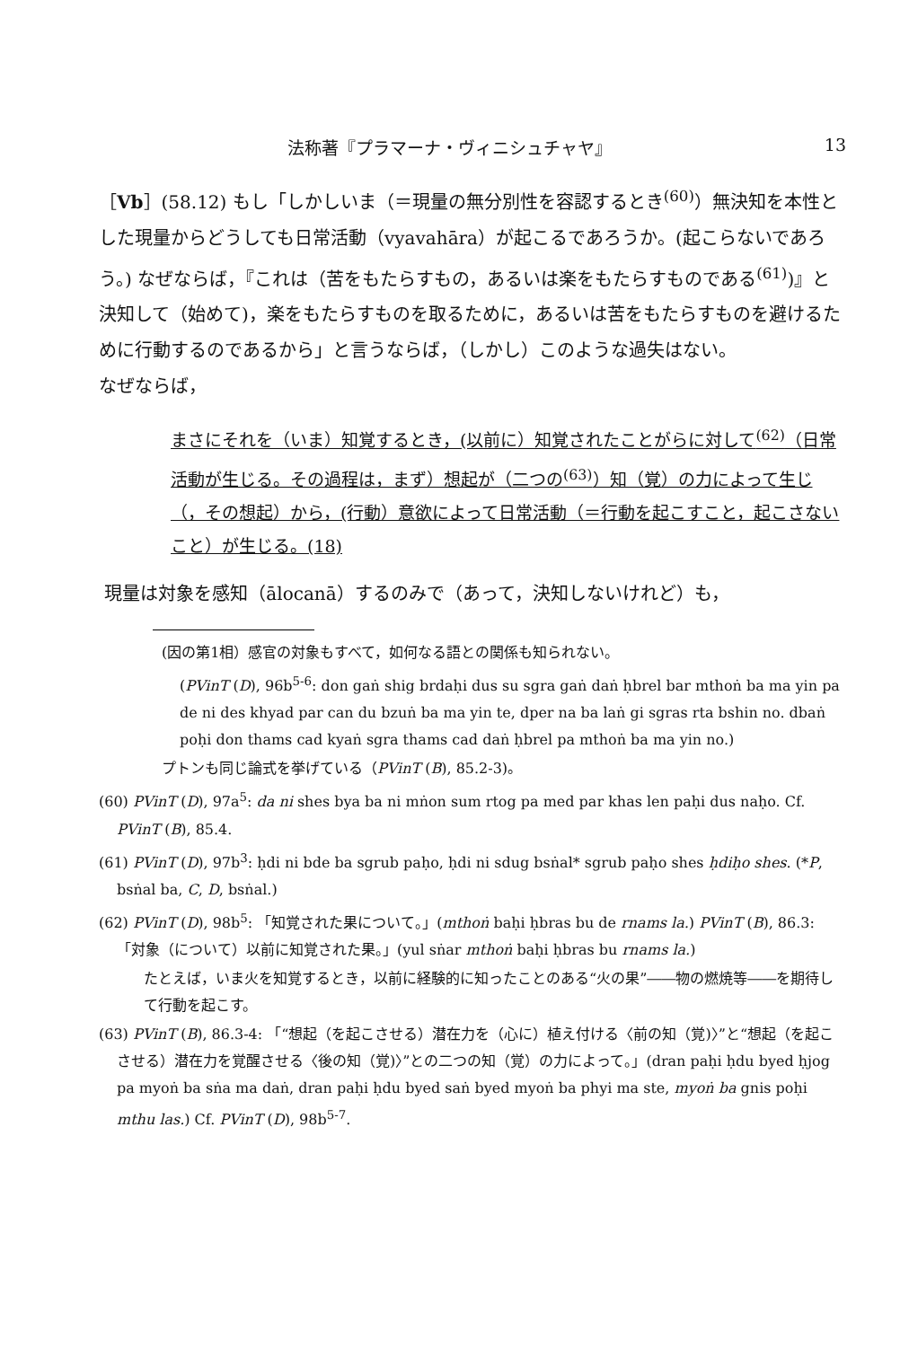法称著『プラマーナ・ヴィニシュチャヤ』 13
［Vb］(58.12) もし「しかしいま（＝現量の無分別性を容認するとき<sup>(60)</sup>）無決知を本性とした現量からどうしても日常活動（vyavahāra）が起こるであろうか。(起こらないであろう。) なぜならば，『これは（苦をもたらすもの，あるいは楽をもたらすものである<sup>(61)</sup>)』と決知して（始めて)，楽をもたらすものを取るために，あるいは苦をもたらすものを避けるために行動するのであるから」と言うならば，（しかし）このような過失はない。
なぜならば，
まさにそれを（いま）知覚するとき，(以前に）知覚されたことがらに対して<sup>(62)</sup>（日常活動が生じる。その過程は，まず）想起が（二つの<sup>(63)</sup>）知（覚）の力によって生じ（，その想起）から，(行動）意欲によって日常活動（＝行動を起こすこと，起こさないこと）が生じる。(18)
現量は対象を感知（ālocanā）するのみで（あって，決知しないけれど）も，
(因の第1相）感官の対象もすべて，如何なる語との関係も知られない。
(PVinT (D), 96b<sup>5-6</sup>: don gaṅ shig brdaḥi dus su sgra gaṅ daṅ ḥbrel bar mthoṅ ba ma yin pa de ni des khyad par can du bzuṅ ba ma yin te, dper na ba laṅ gi sgras rta bshin no. dbaṅ poḥi don thams cad kyaṅ sgra thams cad daṅ ḥbrel pa mthoṅ ba ma yin no.)
プトンも同じ論式を挙げている（PVinT (B), 85.2-3)。
(60) PVinT (D), 97a<sup>5</sup>: da ni shes bya ba ni mṅon sum rtog pa med par khas len paḥi dus naḥo. Cf. PVinT (B), 85.4.
(61) PVinT (D), 97b<sup>3</sup>: ḥdi ni bde ba sgrub paḥo, ḥdi ni sdug bsṅal* sgrub paḥo shes ḥdiḥo shes. (*P, bsṅal ba, C, D, bsṅal.)
(62) PVinT (D), 98b<sup>5</sup>: 「知覚された果について。」(mthoṅ baḥi ḥbras bu de rnams la.) PVinT (B), 86.3: 「対象（について）以前に知覚された果。」(yul sṅar mthoṅ baḥi ḥbras bu rnams la.)
たとえば，いま火を知覚するとき，以前に経験的に知ったことのある“火の果”――物の燃焼等――を期待して行動を起こす。
(63) PVinT (B), 86.3-4: 「“想起（を起こさせる）潜在力を（心に）植え付ける〈前の知（覚)〉”と“想起（を起こさせる）潜在力を覚醒させる〈後の知（覚)〉”との二つの知（覚）の力によって。」(dran paḥi ḥdu byed ḥjog pa myoṅ ba sṅa ma daṅ, dran paḥi ḥdu byed saṅ byed myoṅ ba phyi ma ste, myoṅ ba gnis poḥi mthu las.) Cf. PVinT (D), 98b<sup>5-7</sup>.